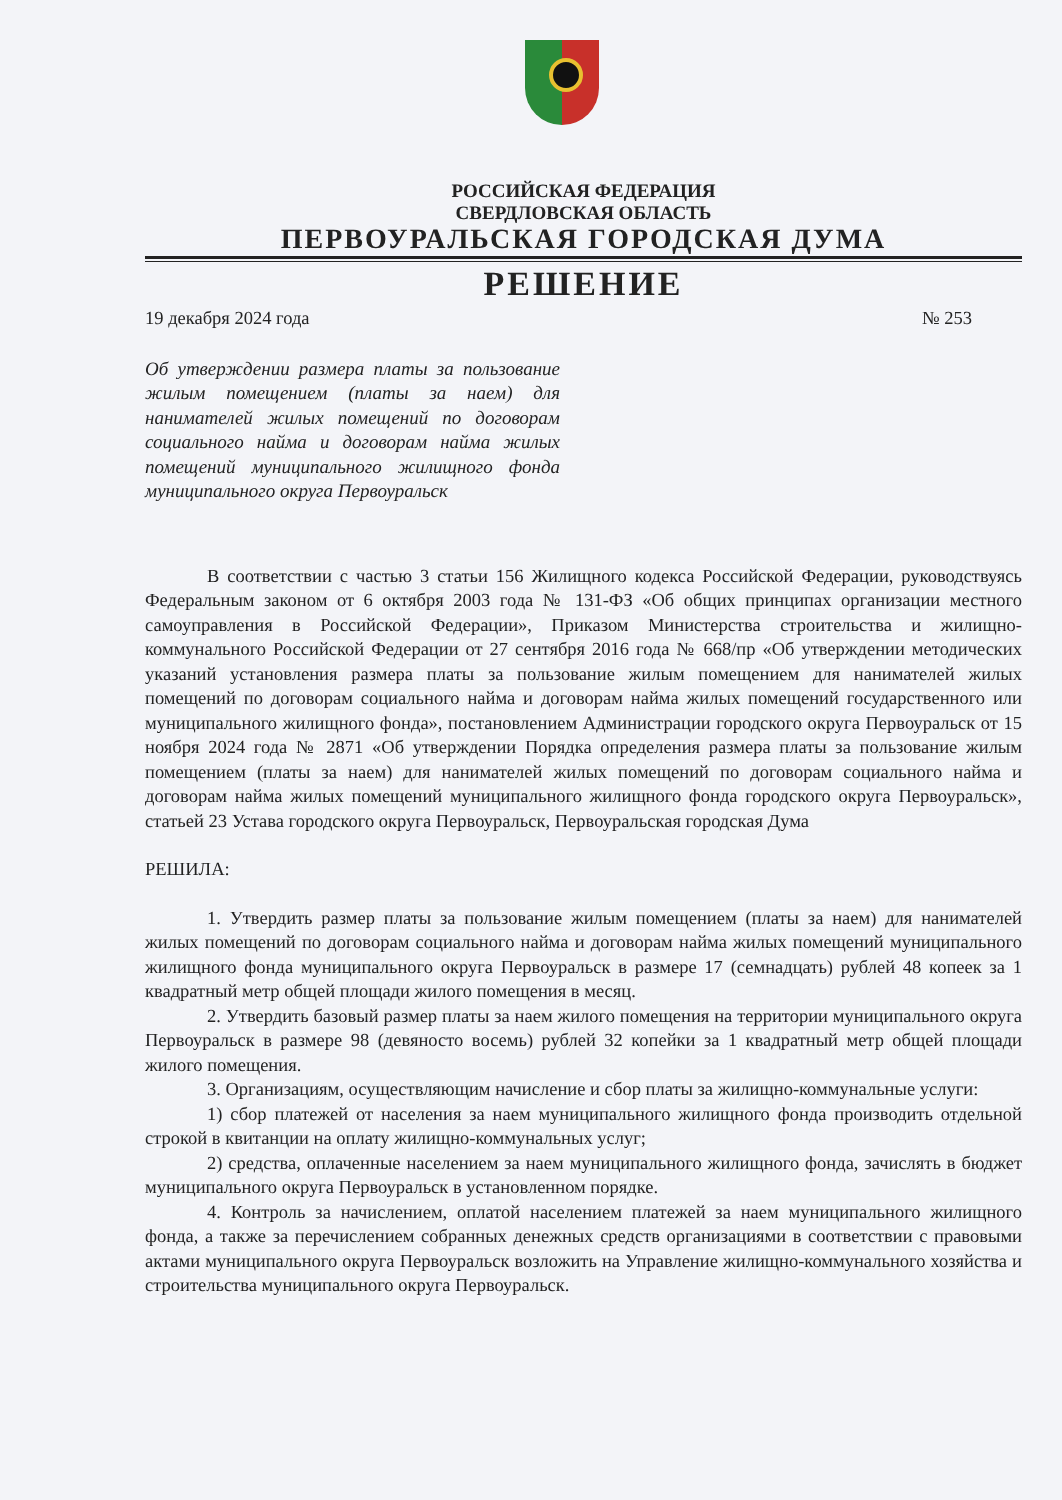РОССИЙСКАЯ ФЕДЕРАЦИЯ
СВЕРДЛОВСКАЯ ОБЛАСТЬ
ПЕРВОУРАЛЬСКАЯ ГОРОДСКАЯ ДУМА
РЕШЕНИЕ
19 декабря 2024 года № 253
Об утверждении размера платы за пользование жилым помещением (платы за наем) для нанимателей жилых помещений по договорам социального найма и договорам найма жилых помещений муниципального жилищного фонда муниципального округа Первоуральск
В соответствии с частью 3 статьи 156 Жилищного кодекса Российской Федерации, руководствуясь Федеральным законом от 6 октября 2003 года № 131-ФЗ «Об общих принципах организации местного самоуправления в Российской Федерации», Приказом Министерства строительства и жилищно-коммунального Российской Федерации от 27 сентября 2016 года № 668/пр «Об утверждении методических указаний установления размера платы за пользование жилым помещением для нанимателей жилых помещений по договорам социального найма и договорам найма жилых помещений государственного или муниципального жилищного фонда», постановлением Администрации городского округа Первоуральск от 15 ноября 2024 года № 2871 «Об утверждении Порядка определения размера платы за пользование жилым помещением (платы за наем) для нанимателей жилых помещений по договорам социального найма и договорам найма жилых помещений муниципального жилищного фонда городского округа Первоуральск», статьей 23 Устава городского округа Первоуральск, Первоуральская городская Дума
РЕШИЛА:
1. Утвердить размер платы за пользование жилым помещением (платы за наем) для нанимателей жилых помещений по договорам социального найма и договорам найма жилых помещений муниципального жилищного фонда муниципального округа Первоуральск в размере 17 (семнадцать) рублей 48 копеек за 1 квадратный метр общей площади жилого помещения в месяц.
2. Утвердить базовый размер платы за наем жилого помещения на территории муниципального округа Первоуральск в размере 98 (девяносто восемь) рублей 32 копейки за 1 квадратный метр общей площади жилого помещения.
3. Организациям, осуществляющим начисление и сбор платы за жилищно-коммунальные услуги:
1) сбор платежей от населения за наем муниципального жилищного фонда производить отдельной строкой в квитанции на оплату жилищно-коммунальных услуг;
2) средства, оплаченные населением за наем муниципального жилищного фонда, зачислять в бюджет муниципального округа Первоуральск в установленном порядке.
4. Контроль за начислением, оплатой населением платежей за наем муниципального жилищного фонда, а также за перечислением собранных денежных средств организациями в соответствии с правовыми актами муниципального округа Первоуральск возложить на Управление жилищно-коммунального хозяйства и строительства муниципального округа Первоуральск.